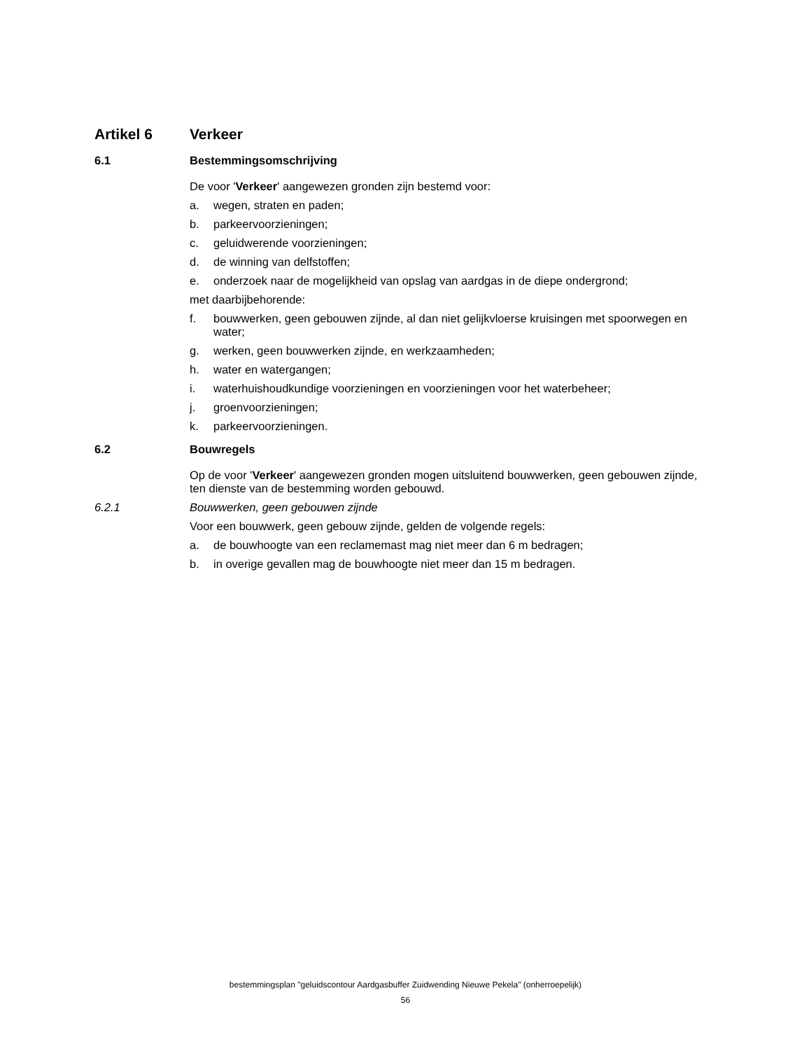Artikel 6 Verkeer
6.1 Bestemmingsomschrijving
De voor 'Verkeer' aangewezen gronden zijn bestemd voor:
a. wegen, straten en paden;
b. parkeervoorzieningen;
c. geluidwerende voorzieningen;
d. de winning van delfstoffen;
e. onderzoek naar de mogelijkheid van opslag van aardgas in de diepe ondergrond;
met daarbijbehorende:
f. bouwwerken, geen gebouwen zijnde, al dan niet gelijkvloerse kruisingen met spoorwegen en water;
g. werken, geen bouwwerken zijnde, en werkzaamheden;
h. water en watergangen;
i. waterhuishoudkundige voorzieningen en voorzieningen voor het waterbeheer;
j. groenvoorzieningen;
k. parkeervoorzieningen.
6.2 Bouwregels
Op de voor 'Verkeer' aangewezen gronden mogen uitsluitend bouwwerken, geen gebouwen zijnde, ten dienste van de bestemming worden gebouwd.
6.2.1 Bouwwerken, geen gebouwen zijnde
Voor een bouwwerk, geen gebouw zijnde, gelden de volgende regels:
a. de bouwhoogte van een reclamemast mag niet meer dan 6 m bedragen;
b. in overige gevallen mag de bouwhoogte niet meer dan 15 m bedragen.
bestemmingsplan "geluidscontour Aardgasbuffer Zuidwending Nieuwe Pekela" (onherroepelijk)
56